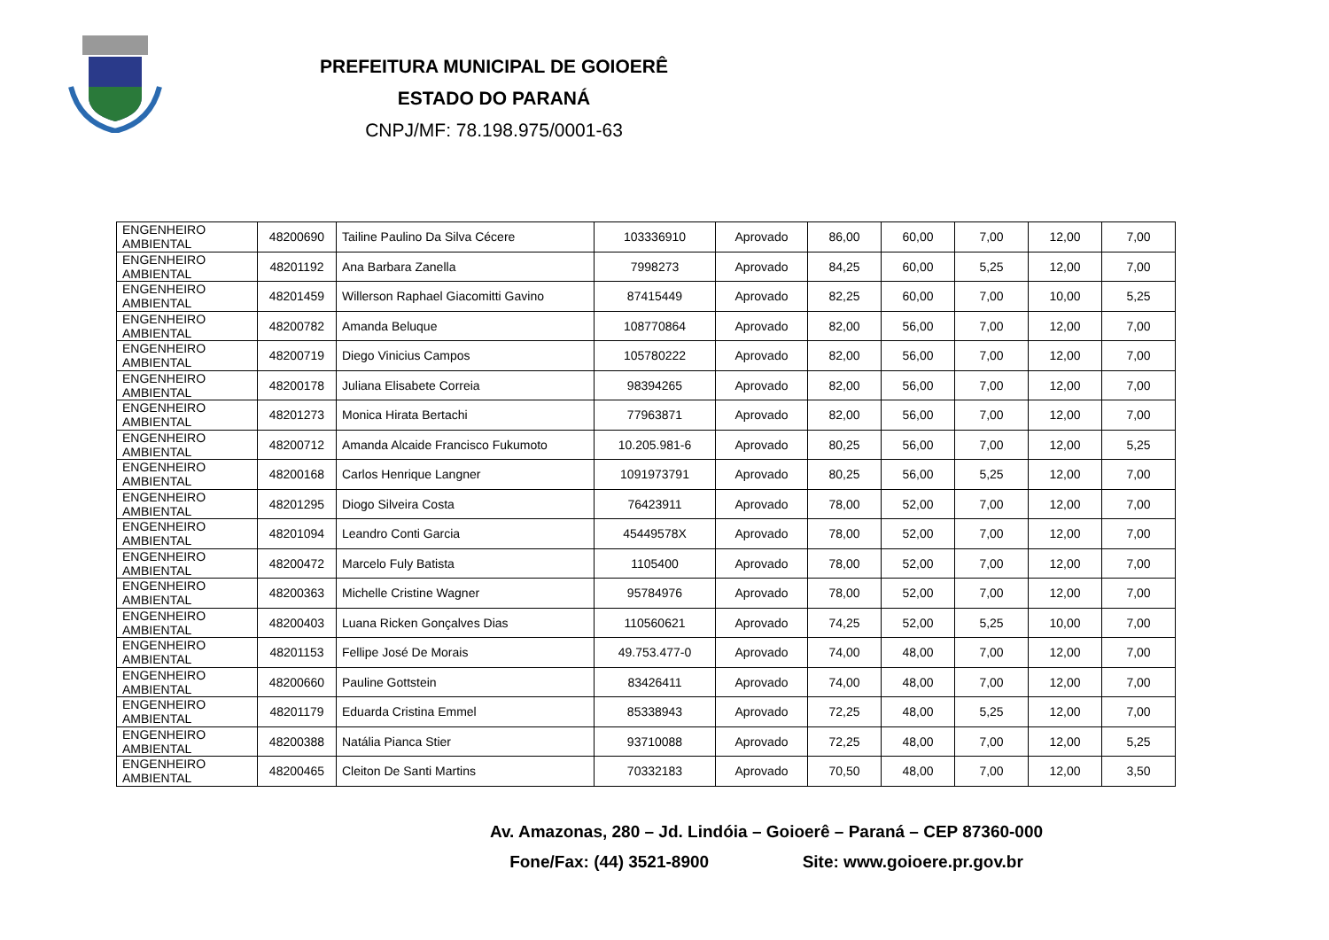PREFEITURA MUNICIPAL DE GOIOERÊ
ESTADO DO PARANÁ
CNPJ/MF: 78.198.975/0001-63
| ENGENHEIRO AMBIENTAL | 48200690 | Tailine Paulino Da Silva Cécere | 103336910 | Aprovado | 86,00 | 60,00 | 7,00 | 12,00 | 7,00 |
| ENGENHEIRO AMBIENTAL | 48201192 | Ana Barbara Zanella | 7998273 | Aprovado | 84,25 | 60,00 | 5,25 | 12,00 | 7,00 |
| ENGENHEIRO AMBIENTAL | 48201459 | Willerson Raphael Giacomitti Gavino | 87415449 | Aprovado | 82,25 | 60,00 | 7,00 | 10,00 | 5,25 |
| ENGENHEIRO AMBIENTAL | 48200782 | Amanda Beluque | 108770864 | Aprovado | 82,00 | 56,00 | 7,00 | 12,00 | 7,00 |
| ENGENHEIRO AMBIENTAL | 48200719 | Diego Vinicius Campos | 105780222 | Aprovado | 82,00 | 56,00 | 7,00 | 12,00 | 7,00 |
| ENGENHEIRO AMBIENTAL | 48200178 | Juliana Elisabete Correia | 98394265 | Aprovado | 82,00 | 56,00 | 7,00 | 12,00 | 7,00 |
| ENGENHEIRO AMBIENTAL | 48201273 | Monica Hirata Bertachi | 77963871 | Aprovado | 82,00 | 56,00 | 7,00 | 12,00 | 7,00 |
| ENGENHEIRO AMBIENTAL | 48200712 | Amanda Alcaide Francisco Fukumoto | 10.205.981-6 | Aprovado | 80,25 | 56,00 | 7,00 | 12,00 | 5,25 |
| ENGENHEIRO AMBIENTAL | 48200168 | Carlos Henrique Langner | 1091973791 | Aprovado | 80,25 | 56,00 | 5,25 | 12,00 | 7,00 |
| ENGENHEIRO AMBIENTAL | 48201295 | Diogo Silveira Costa | 76423911 | Aprovado | 78,00 | 52,00 | 7,00 | 12,00 | 7,00 |
| ENGENHEIRO AMBIENTAL | 48201094 | Leandro Conti Garcia | 45449578X | Aprovado | 78,00 | 52,00 | 7,00 | 12,00 | 7,00 |
| ENGENHEIRO AMBIENTAL | 48200472 | Marcelo Fuly Batista | 1105400 | Aprovado | 78,00 | 52,00 | 7,00 | 12,00 | 7,00 |
| ENGENHEIRO AMBIENTAL | 48200363 | Michelle Cristine Wagner | 95784976 | Aprovado | 78,00 | 52,00 | 7,00 | 12,00 | 7,00 |
| ENGENHEIRO AMBIENTAL | 48200403 | Luana Ricken Gonçalves Dias | 110560621 | Aprovado | 74,25 | 52,00 | 5,25 | 10,00 | 7,00 |
| ENGENHEIRO AMBIENTAL | 48201153 | Fellipe José De Morais | 49.753.477-0 | Aprovado | 74,00 | 48,00 | 7,00 | 12,00 | 7,00 |
| ENGENHEIRO AMBIENTAL | 48200660 | Pauline Gottstein | 83426411 | Aprovado | 74,00 | 48,00 | 7,00 | 12,00 | 7,00 |
| ENGENHEIRO AMBIENTAL | 48201179 | Eduarda Cristina Emmel | 85338943 | Aprovado | 72,25 | 48,00 | 5,25 | 12,00 | 7,00 |
| ENGENHEIRO AMBIENTAL | 48200388 | Natália Pianca Stier | 93710088 | Aprovado | 72,25 | 48,00 | 7,00 | 12,00 | 5,25 |
| ENGENHEIRO AMBIENTAL | 48200465 | Cleiton De Santi Martins | 70332183 | Aprovado | 70,50 | 48,00 | 7,00 | 12,00 | 3,50 |
Av. Amazonas, 280 – Jd. Lindóia – Goioerê – Paraná – CEP 87360-000
Fone/Fax: (44) 3521-8900 Site: www.goioere.pr.gov.br